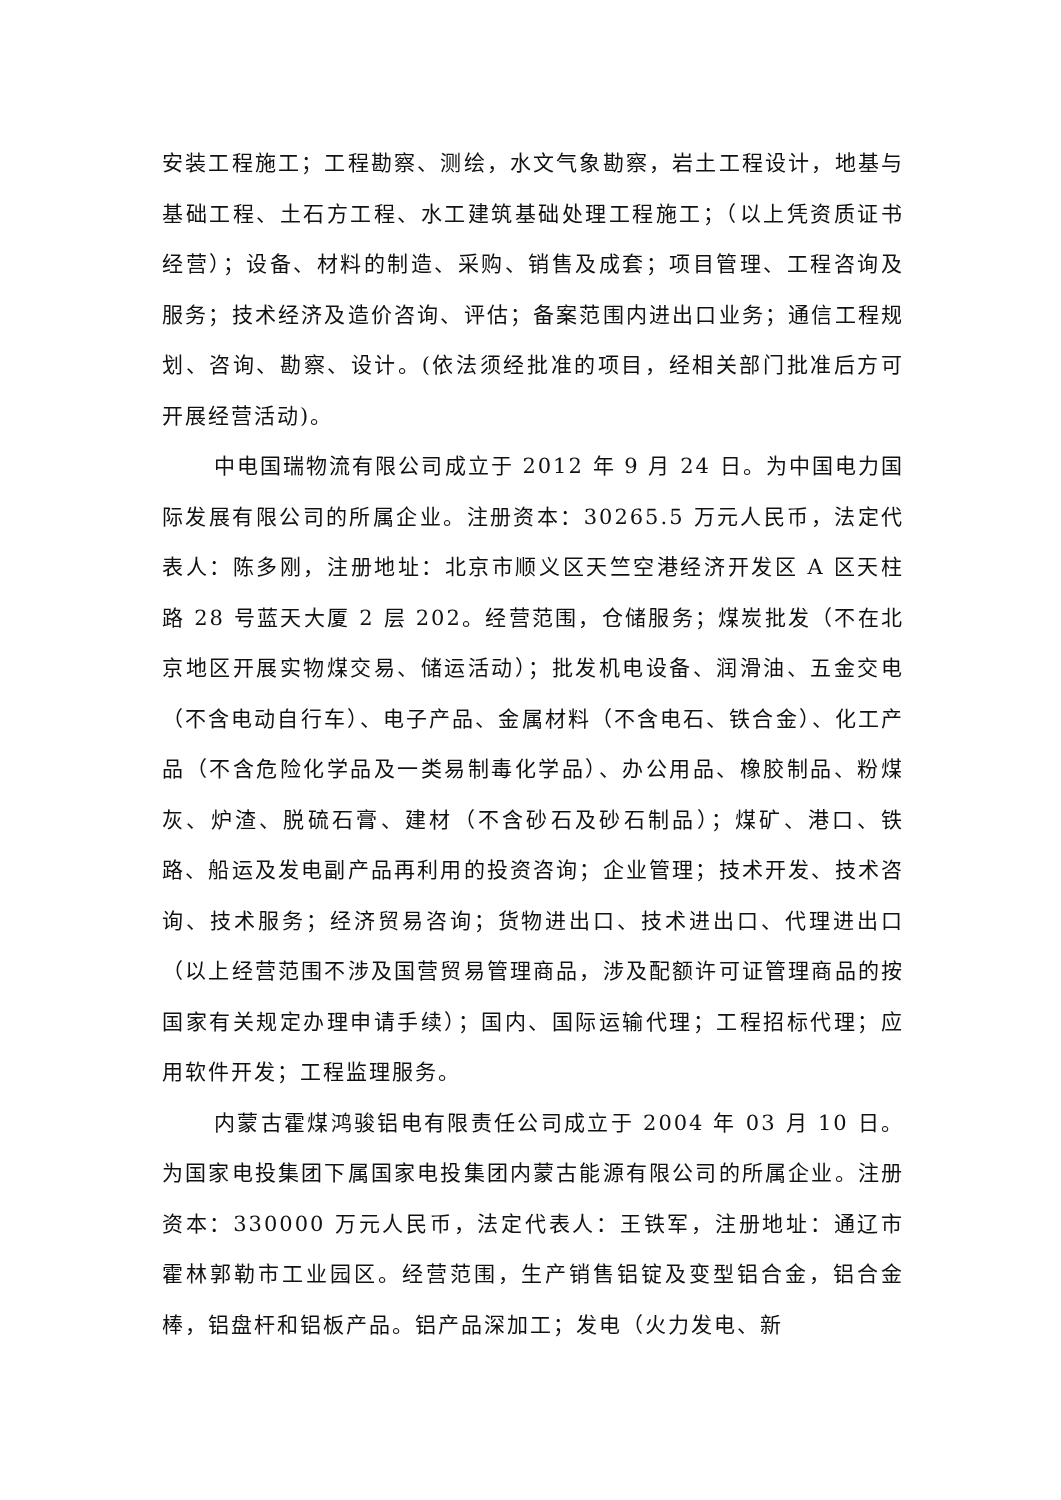安装工程施工；工程勘察、测绘，水文气象勘察，岩土工程设计，地基与基础工程、土石方工程、水工建筑基础处理工程施工；（以上凭资质证书经营）；设备、材料的制造、采购、销售及成套；项目管理、工程咨询及服务；技术经济及造价咨询、评估；备案范围内进出口业务；通信工程规划、咨询、勘察、设计。(依法须经批准的项目，经相关部门批准后方可开展经营活动)。
中电国瑞物流有限公司成立于 2012 年 9 月 24 日。为中国电力国际发展有限公司的所属企业。注册资本：30265.5 万元人民币，法定代表人：陈多刚，注册地址：北京市顺义区天竺空港经济开发区 A 区天柱路 28 号蓝天大厦 2 层 202。经营范围，仓储服务；煤炭批发（不在北京地区开展实物煤交易、储运活动）；批发机电设备、润滑油、五金交电（不含电动自行车）、电子产品、金属材料（不含电石、铁合金）、化工产品（不含危险化学品及一类易制毒化学品）、办公用品、橡胶制品、粉煤灰、炉渣、脱硫石膏、建材（不含砂石及砂石制品）；煤矿、港口、铁路、船运及发电副产品再利用的投资咨询；企业管理；技术开发、技术咨询、技术服务；经济贸易咨询；货物进出口、技术进出口、代理进出口（以上经营范围不涉及国营贸易管理商品，涉及配额许可证管理商品的按国家有关规定办理申请手续）；国内、国际运输代理；工程招标代理；应用软件开发；工程监理服务。
内蒙古霍煤鸿骏铝电有限责任公司成立于 2004 年 03 月 10 日。为国家电投集团下属国家电投集团内蒙古能源有限公司的所属企业。注册资本：330000 万元人民币，法定代表人：王铁军，注册地址：通辽市霍林郭勒市工业园区。经营范围，生产销售铝锭及变型铝合金，铝合金棒，铝盘杆和铝板产品。铝产品深加工；发电（火力发电、新